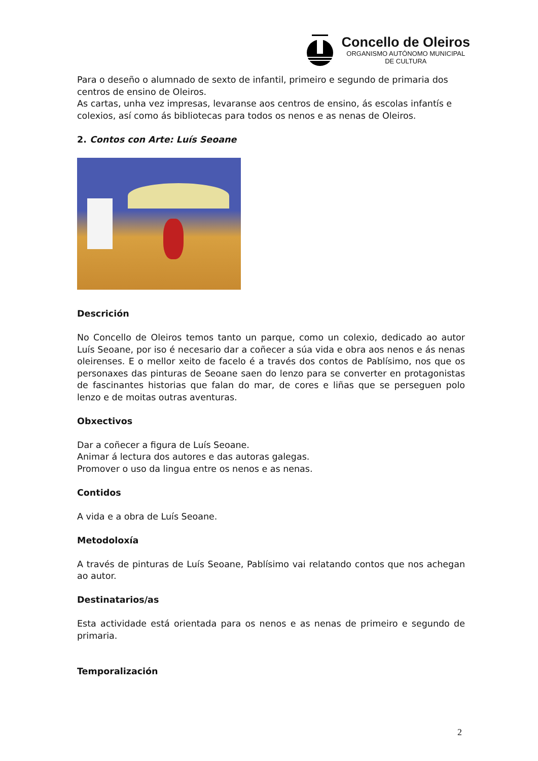Concello de Oleiros
ORGANISMO AUTÓNOMO MUNICIPAL
DE CULTURA
Para o deseño o alumnado de sexto de infantil, primeiro e segundo de primaria dos centros de ensino de Oleiros.
As cartas, unha vez impresas, levaranse aos centros de ensino, ás escolas infantís e colexios, así como ás bibliotecas para todos os nenos e as nenas de Oleiros.
2. Contos con Arte: Luís Seoane
Descrición
No Concello de Oleiros temos tanto un parque, como un colexio, dedicado ao autor Luís Seoane, por iso é necesario dar a coñecer a súa vida e obra aos nenos e ás nenas oleirenses. E o mellor xeito de facelo é a través dos contos de Pablísimo, nos que os personaxes das pinturas de Seoane saen do lenzo para se converter en protagonistas de fascinantes historias que falan do mar, de cores e liñas que se perseguen polo lenzo e de moitas outras aventuras.
Obxectivos
Dar a coñecer a figura de Luís Seoane.
Animar á lectura dos autores e das autoras galegas.
Promover o uso da lingua entre os nenos e as nenas.
Contidos
A vida e a obra de Luís Seoane.
Metodoloxía
A través de pinturas de Luís Seoane, Pablísimo vai relatando contos que nos achegan ao autor.
Destinatarios/as
Esta actividade está orientada para os nenos e as nenas de primeiro e segundo de primaria.
Temporalización
2